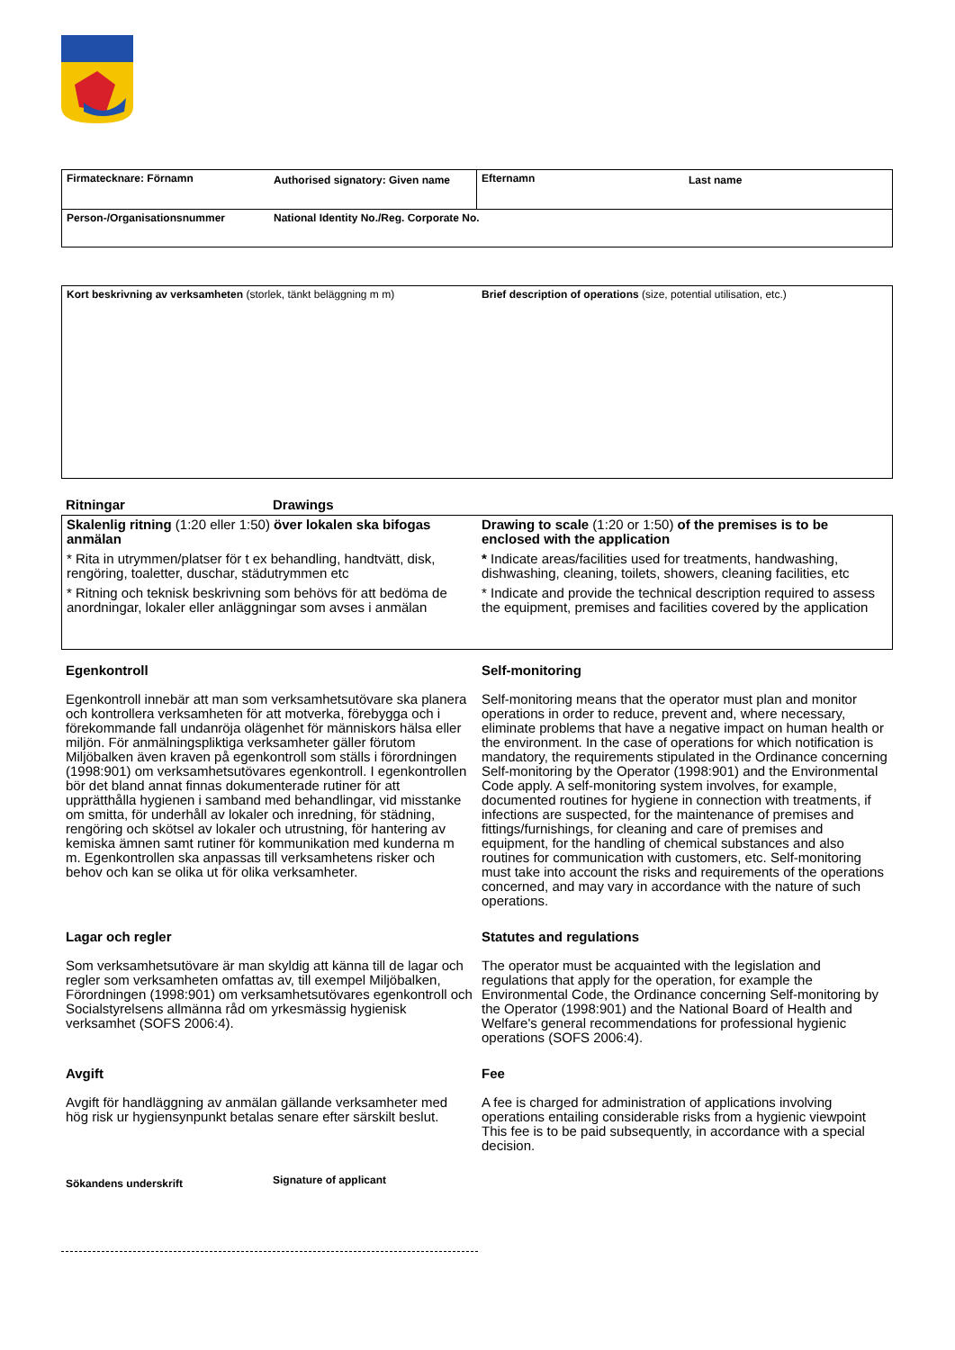Firmatecknare: Förnamn Authorised signatory: Given name
Efternamn Last name
Person-/Organisationsnummer National Identity No./Reg. Corporate No.
Kort beskrivning av verksamheten (storlek, tänkt beläggning m m)
Brief description of operations (size, potential utilisation, etc.)
Ritningar Drawings
Skalenlig ritning (1:20 eller 1:50) över lokalen ska bifogas anmälan
* Rita in utrymmen/platser för t ex behandling, handtvätt, disk, rengöring, toaletter, duschar, städutrymmen etc
* Ritning och teknisk beskrivning som behövs för att bedöma de anordningar, lokaler eller anläggningar som avses i anmälan
Drawing to scale (1:20 or 1:50) of the premises is to be enclosed with the application
* Indicate areas/facilities used for treatments, handwashing, dishwashing, cleaning, toilets, showers, cleaning facilities, etc
* Indicate and provide the technical description required to assess the equipment, premises and facilities covered by the application
Egenkontroll
Egenkontroll innebär att man som verksamhetsutövare ska planera och kontrollera verksamheten för att motverka, förebygga och i förekommande fall undanröja olägenhet för människors hälsa eller miljön. För anmälningspliktiga verksamheter gäller förutom Miljöbalken även kraven på egenkontroll som ställs i förordningen (1998:901) om verksamhetsutövares egenkontroll. I egenkontrollen bör det bland annat finnas dokumenterade rutiner för att upprätthålla hygienen i samband med behandlingar, vid misstanke om smitta, för underhåll av lokaler och inredning, för städning, rengöring och skötsel av lokaler och utrustning, för hantering av kemiska ämnen samt rutiner för kommunikation med kunderna m m. Egenkontrollen ska anpassas till verksamhetens risker och behov och kan se olika ut för olika verksamheter.
Lagar och regler
Som verksamhetsutövare är man skyldig att känna till de lagar och regler som verksamheten omfattas av, till exempel Miljöbalken, Förordningen (1998:901) om verksamhetsutövares egenkontroll och Socialstyrelsens allmänna råd om yrkesmässig hygienisk verksamhet (SOFS 2006:4).
Avgift
Avgift för handläggning av anmälan gällande verksamheter med hög risk ur hygiensynpunkt betalas senare efter särskilt beslut.
Self-monitoring
Self-monitoring means that the operator must plan and monitor operations in order to reduce, prevent and, where necessary, eliminate problems that have a negative impact on human health or the environment. In the case of operations for which notification is mandatory, the requirements stipulated in the Ordinance concerning Self-monitoring by the Operator (1998:901) and the Environmental Code apply. A self-monitoring system involves, for example, documented routines for hygiene in connection with treatments, if infections are suspected, for the maintenance of premises and fittings/furnishings, for cleaning and care of premises and equipment, for the handling of chemical substances and also routines for communication with customers, etc. Self-monitoring must take into account the risks and requirements of the operations concerned, and may vary in accordance with the nature of such operations.
Statutes and regulations
The operator must be acquainted with the legislation and regulations that apply for the operation, for example the Environmental Code, the Ordinance concerning Self-monitoring by the Operator (1998:901) and the National Board of Health and Welfare's general recommendations for professional hygienic operations (SOFS 2006:4).
Fee
A fee is charged for administration of applications involving operations entailing considerable risks from a hygienic viewpoint This fee is to be paid subsequently, in accordance with a special decision.
Sökandens underskrift
Signature of applicant